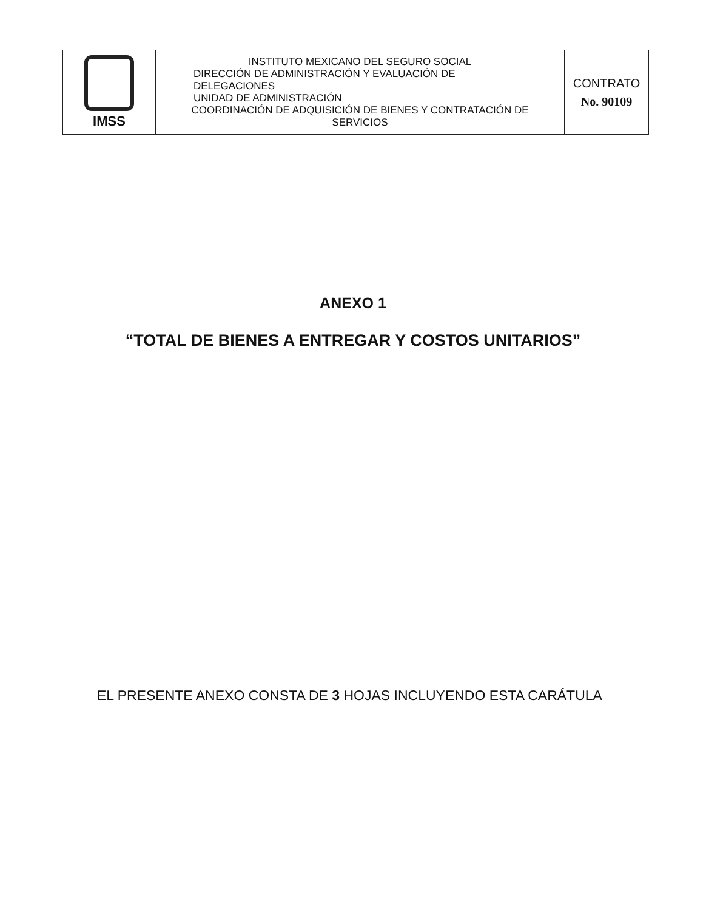| IMSS | INSTITUTO MEXICANO DEL SEGURO SOCIAL DIRECCIÓN DE ADMINISTRACIÓN Y EVALUACIÓN DE DELEGACIONES UNIDAD DE ADMINISTRACIÓN COORDINACIÓN DE ADQUISICIÓN DE BIENES Y CONTRATACIÓN DE SERVICIOS | CONTRATO No. 90109 |
ANEXO 1
“TOTAL DE BIENES A ENTREGAR Y COSTOS UNITARIOS”
EL PRESENTE ANEXO CONSTA DE 3 HOJAS INCLUYENDO ESTA CARÁTULA